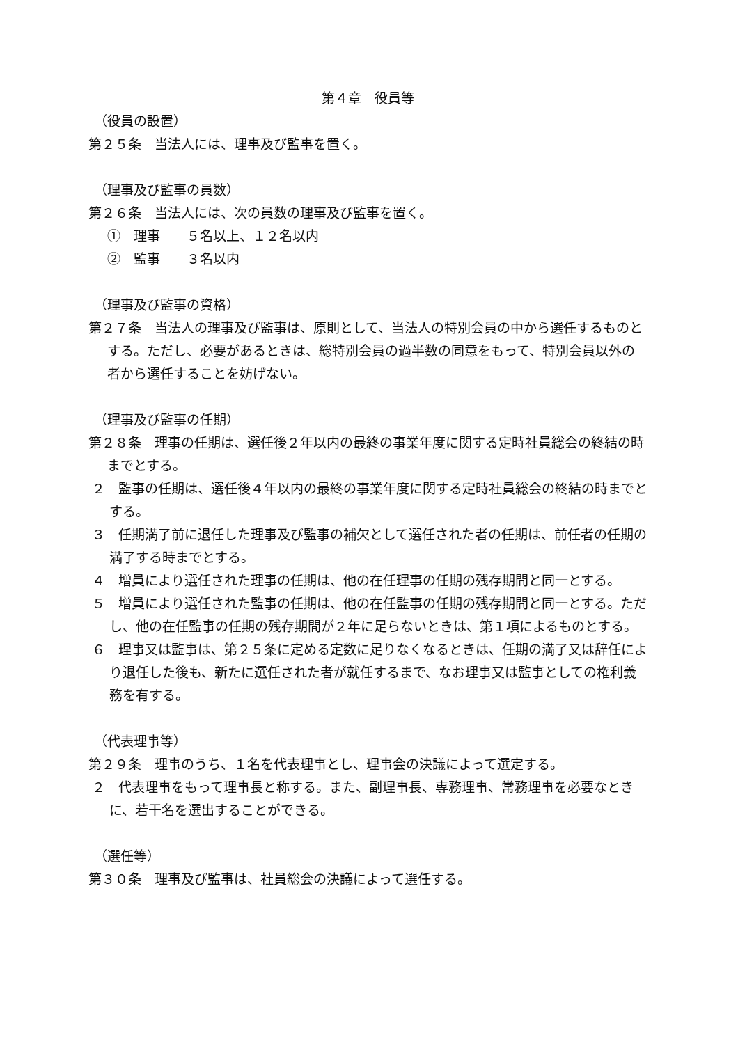第４章　役員等
（役員の設置）
第２５条　当法人には、理事及び監事を置く。
（理事及び監事の員数）
第２６条　当法人には、次の員数の理事及び監事を置く。
①　理事　　５名以上、１２名以内
②　監事　　３名以内
（理事及び監事の資格）
第２７条　当法人の理事及び監事は、原則として、当法人の特別会員の中から選任するものとする。ただし、必要があるときは、総特別会員の過半数の同意をもって、特別会員以外の者から選任することを妨げない。
（理事及び監事の任期）
第２８条　理事の任期は、選任後２年以内の最終の事業年度に関する定時社員総会の終結の時までとする。
２　監事の任期は、選任後４年以内の最終の事業年度に関する定時社員総会の終結の時までとする。
３　任期満了前に退任した理事及び監事の補欠として選任された者の任期は、前任者の任期の満了する時までとする。
４　増員により選任された理事の任期は、他の在任理事の任期の残存期間と同一とする。
５　増員により選任された監事の任期は、他の在任監事の任期の残存期間と同一とする。ただし、他の在任監事の任期の残存期間が２年に足らないときは、第１項によるものとする。
６　理事又は監事は、第２５条に定める定数に足りなくなるときは、任期の満了又は辞任により退任した後も、新たに選任された者が就任するまで、なお理事又は監事としての権利義務を有する。
（代表理事等）
第２９条　理事のうち、１名を代表理事とし、理事会の決議によって選定する。
２　代表理事をもって理事長と称する。また、副理事長、専務理事、常務理事を必要なときに、若干名を選出することができる。
（選任等）
第３０条　理事及び監事は、社員総会の決議によって選任する。